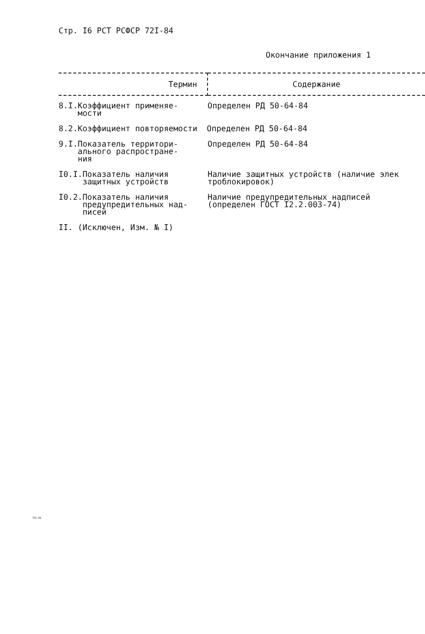Стр. I6 РСТ РСФСР 72I-84
Окончание приложения 1
| Термин | Содержание |
| --- | --- |
| 8.I.Коэффициент применяе- мости | Определен РД 50-64-84 |
| 8.2.Коэффициент повторяемости Определен РД 50-64-84 | |
| 9.I.Показатель территори- ального распростране- ния | Определен РД 50-64-84 |
| I0.I.Показатель наличия защитных устройств | Наличие защитных устройств (наличие элек троблокировок) |
| I0.2.Показатель наличия предупредительных над- писей | Наличие предупредительных надписей (определен ГОСТ I2.2.003-74) |
| II. (Исключен, Изм. № I) | |
721-84